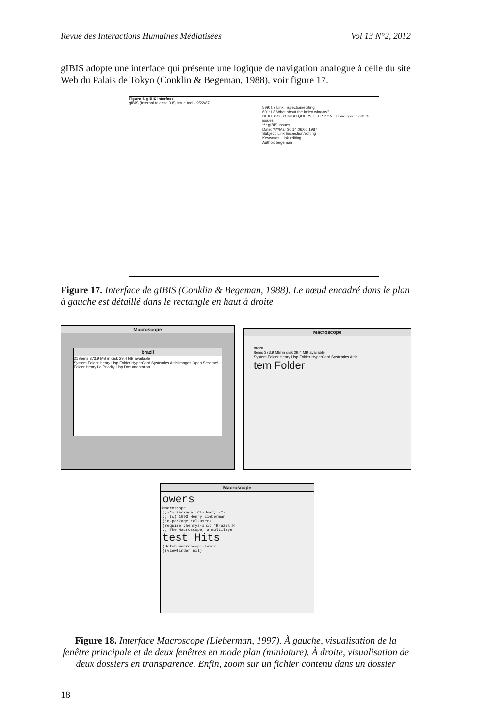Revue des Interactions Humaines Médiatisées Vol 13 N°2, 2012
gIBIS adopte une interface qui présente une logique de navigation analogue à celle du site Web du Palais de Tokyo (Conklin & Begeman, 1988), voir figure 17.
Figure 4. gIBIS interface
gIBIS (Internal release 3.8) Issue tool - 9/22/87
599: I.7 Link inspection/editing
601: I.8 What about the index window?
NEXT GO TO MISC QUERY HELP DONE Issue group: gIBIS-issues
*** gIBIS-Issues
Date: ???Mar 30 14:06:00 1987
Subject: Link Inspection/editing
Keywords: Link editing
Author: begeman
Figure 17. Interface de gIBIS (Conklin & Begeman, 1988). Le nœud encadré dans le plan à gauche est détaillé dans le rectangle en haut à droite
Macroscope
brazil
21 items 373.9 MB in disk 29.4 MB available
System Folder Henry Lisp Folder HyperCard Systemics Attic Images Open Sesame! Folder Henry Lo Priority Lisp Documentation
Macroscope
brazil
Items 373.9 MB in disk 29.4 MB available
System Folder Henry Lisp Folder HyperCard Systemics Attic
tem Folder
Macroscope
owers
Macroscope
;;-*- Package: CL-User; -*-
;; (c) 1993 Henry Lieberman
(in-package :cl-user)
(require :henrys-init "Brazil:H
;; The Macroscope, a multilayer
test Hits
(defob macroscope-layer
((viewfinder nil)
Figure 18. Interface Macroscope (Lieberman, 1997). À gauche, visualisation de la fenêtre principale et de deux fenêtres en mode plan (miniature). À droite, visualisation de deux dossiers en transparence. Enfin, zoom sur un fichier contenu dans un dossier
18